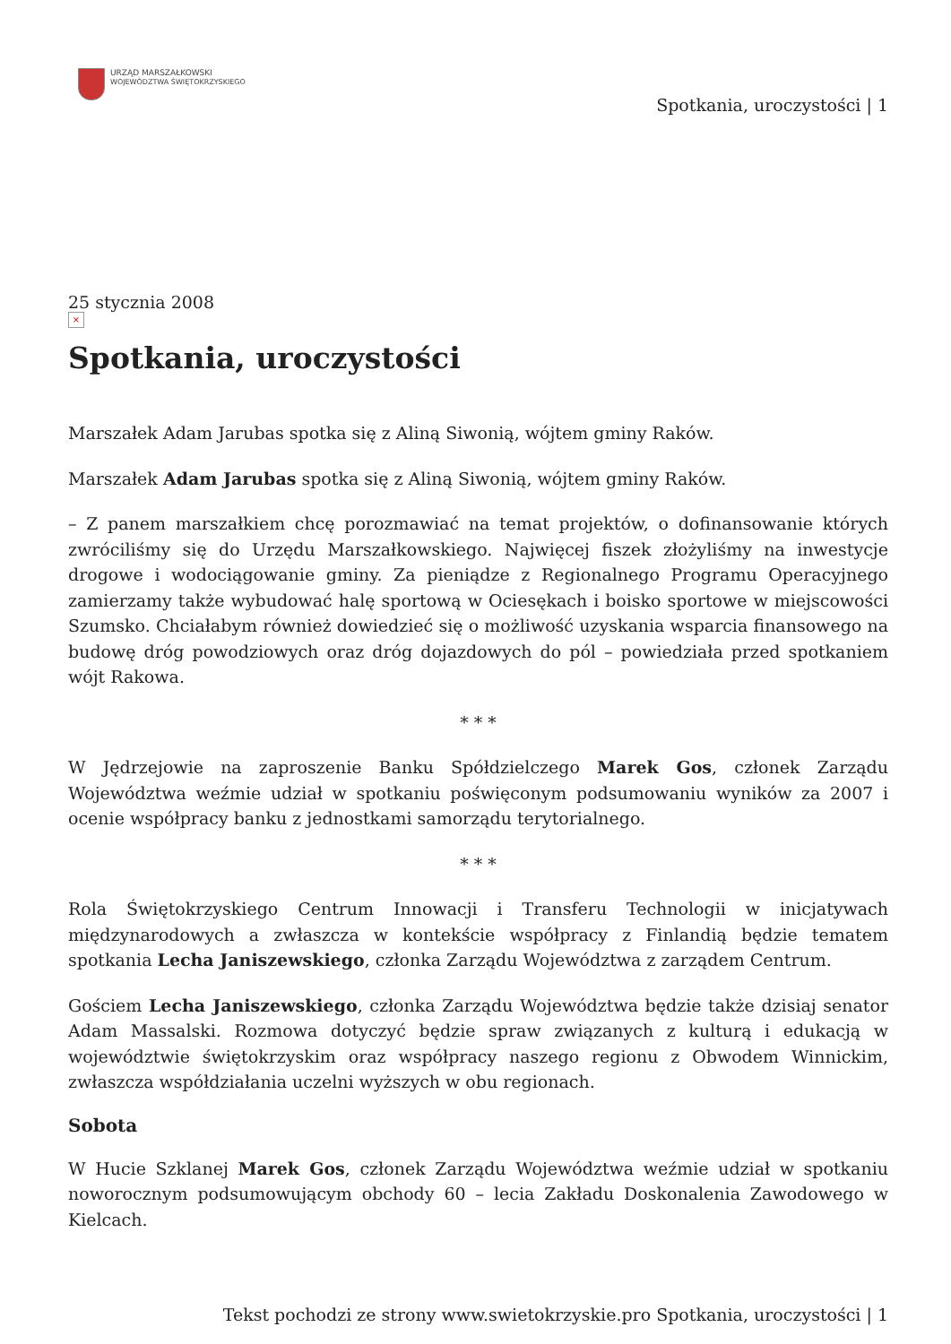URZĄD MARSZAŁKOWSKI
WOJEWÓDZTWA ŚWIĘTOKRZYSKIEGO
Spotkania, uroczystości | 1
25 stycznia 2008
×
Spotkania, uroczystości
Marszałek Adam Jarubas spotka się z Aliną Siwonią, wójtem gminy Raków.
Marszałek Adam Jarubas spotka się z Aliną Siwonią, wójtem gminy Raków.
– Z panem marszałkiem chcę porozmawiać na temat projektów, o dofinansowanie których zwróciliśmy się do Urzędu Marszałkowskiego. Najwięcej fiszek złożyliśmy na inwestycje drogowe i wodociągowanie gminy. Za pieniądze z Regionalnego Programu Operacyjnego zamierzamy także wybudować halę sportową w Ociesękach i boisko sportowe w miejscowości Szumsko. Chciałabym również dowiedzieć się o możliwość uzyskania wsparcia finansowego na budowę dróg powodziowych oraz dróg dojazdowych do pól – powiedziała przed spotkaniem wójt Rakowa.
* * *
W Jędrzejowie na zaproszenie Banku Spółdzielczego Marek Gos, członek Zarządu Województwa weźmie udział w spotkaniu poświęconym podsumowaniu wyników za 2007 i ocenie współpracy banku z jednostkami samorządu terytorialnego.
* * *
Rola Świętokrzyskiego Centrum Innowacji i Transferu Technologii w inicjatywach międzynarodowych a zwłaszcza w kontekście współpracy z Finlandią będzie tematem spotkania Lecha Janiszewskiego, członka Zarządu Województwa z zarządem Centrum.
Gościem Lecha Janiszewskiego, członka Zarządu Województwa będzie także dzisiaj senator Adam Massalski. Rozmowa dotyczyć będzie spraw związanych z kulturą i edukacją w województwie świętokrzyskim oraz współpracy naszego regionu z Obwodem Winnickim, zwłaszcza współdziałania uczelni wyższych w obu regionach.
Sobota
W Hucie Szklanej Marek Gos, członek Zarządu Województwa weźmie udział w spotkaniu noworocznym podsumowującym obchody 60 – lecia Zakładu Doskonalenia Zawodowego w Kielcach.
Tekst pochodzi ze strony www.swietokrzyskie.pro Spotkania, uroczystości | 1